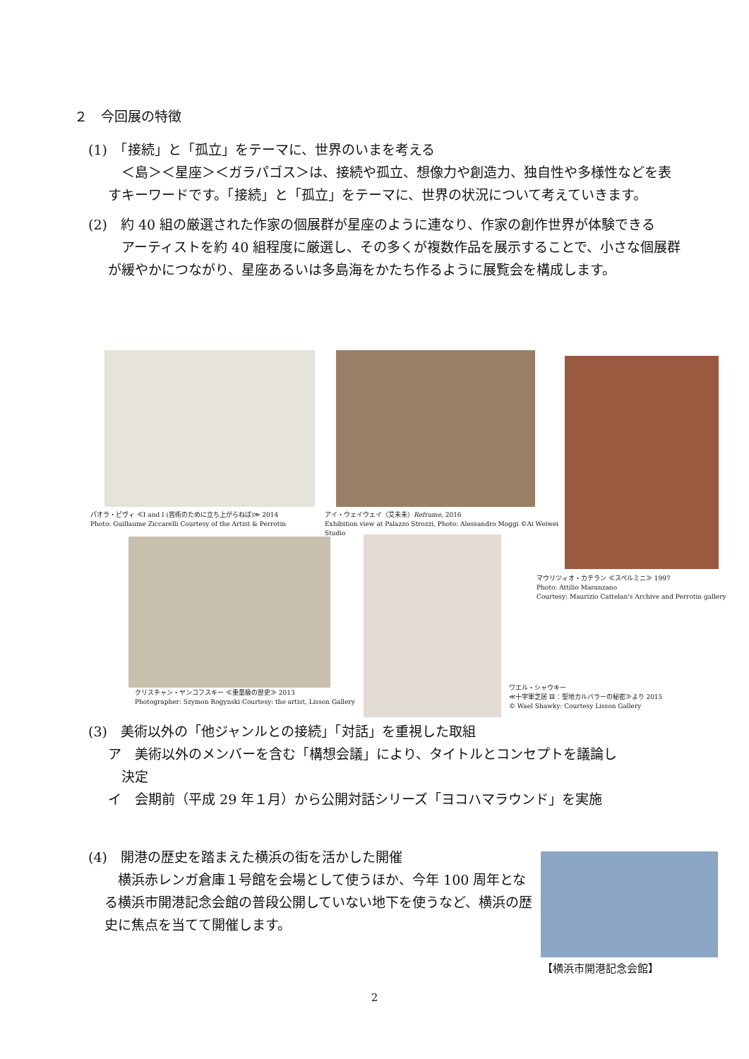２　今回展の特徴
(1)　「接続」と「孤立」をテーマに、世界のいまを考える
　＜島＞＜星座＞＜ガラパゴス＞は、接続や孤立、想像力や創造力、独自性や多様性などを表すキーワードです。「接続」と「孤立」をテーマに、世界の状況について考えていきます。
(2)　約 40 組の厳選された作家の個展群が星座のように連なり、作家の創作世界が体験できる
　アーティストを約 40 組程度に厳選し、その多くが複数作品を展示することで、小さな個展群が緩やかにつながり、星座あるいは多島海をかたち作るように展覧会を構成します。
パオラ・ピヴィ ≪I and I (芸術のために立ち上がらねば)≫ 2014
Photo: Guillaume Ziccarelli Courtesy of the Artist & Perrotin
アイ・ウェイウェイ（艾未未）Reframe, 2016
Exhibition view at Palazzo Strozzi, Photo: Alessandro Moggi ©Ai Weiwei Studio
マウリツィオ・カテラン ≪スペルミニ≫ 1997
Photo: Attilio Maranzano
Courtesy: Maurizio Cattelan's Archive and Perrotin gallery
クリスチャン・ヤンコフスキー ≪重量級の歴史≫ 2013
Photographer: Szymon Rogynski Courtesy: the artist, Lisson Gallery
ワエル・シャウキー
≪十字軍芝居 Ⅲ：聖地カルバラーの秘密≫より 2015
© Wael Shawky: Courtesy Lisson Gallery
(3)　美術以外の「他ジャンルとの接続」「対話」を重視した取組
ア　美術以外のメンバーを含む「構想会議」により、タイトルとコンセプトを議論し
　決定
イ　会期前（平成 29 年１月）から公開対話シリーズ「ヨコハマラウンド」を実施
(4)　開港の歴史を踏まえた横浜の街を活かした開催
　横浜赤レンガ倉庫１号館を会場として使うほか、今年 100 周年となる横浜市開港記念会館の普段公開していない地下を使うなど、横浜の歴史に焦点を当てて開催します。
【横浜市開港記念会館】
2